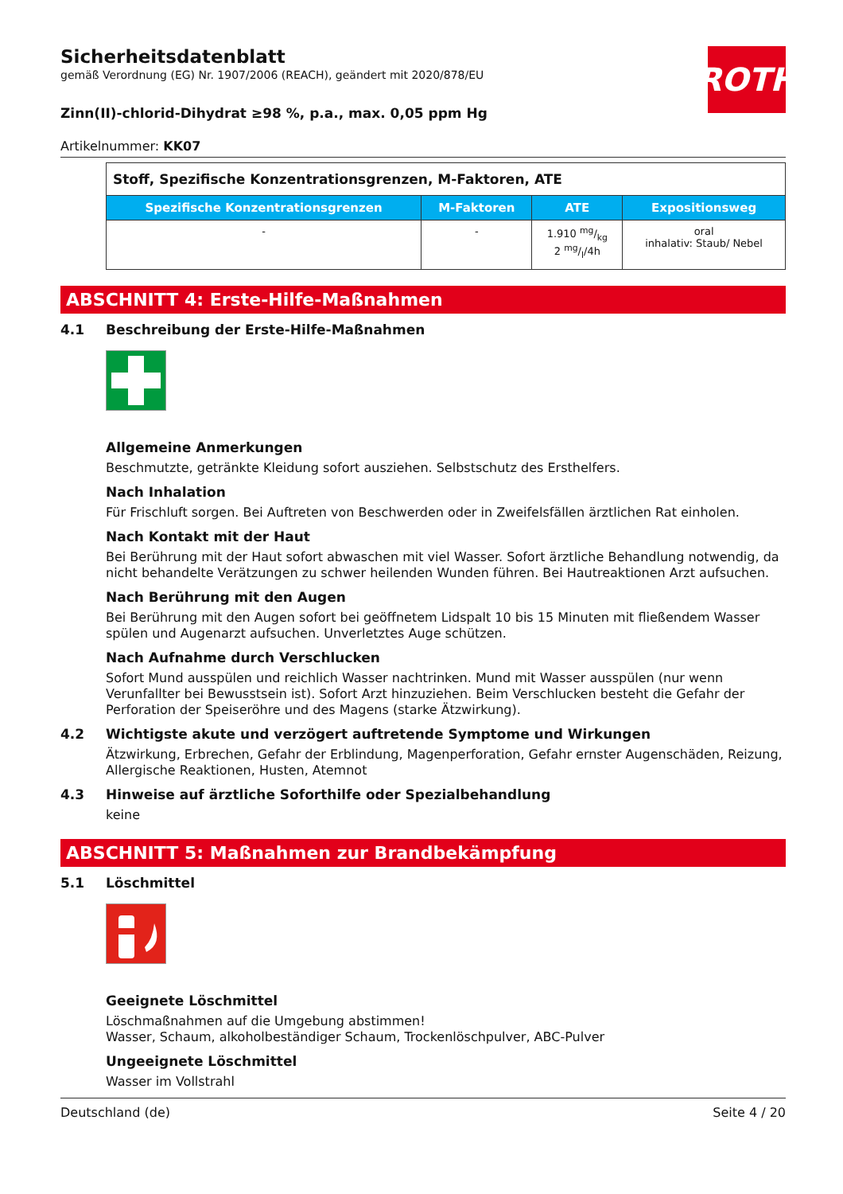ROTH
Sicherheitsdatenblatt
gemäß Verordnung (EG) Nr. 1907/2006 (REACH), geändert mit 2020/878/EU
Zinn(II)-chlorid-Dihydrat ≥98 %, p.a., max. 0,05 ppm Hg
Artikelnummer: KK07
| Stoff, Spezifische Konzentrationsgrenzen, M-Faktoren, ATE | | | |
| Spezifische Konzentrationsgrenzen | M-Faktoren | ATE | Expositionsweg |
| - | - | 1.910 mg/kg 2 mg/l/4h | oral inhalativ: Staub/ Nebel |
ABSCHNITT 4: Erste-Hilfe-Maßnahmen
4.1 Beschreibung der Erste-Hilfe-Maßnahmen
Allgemeine Anmerkungen
Beschmutzte, getränkte Kleidung sofort ausziehen. Selbstschutz des Ersthelfers.
Nach Inhalation
Für Frischluft sorgen. Bei Auftreten von Beschwerden oder in Zweifelsfällen ärztlichen Rat einholen.
Nach Kontakt mit der Haut
Bei Berührung mit der Haut sofort abwaschen mit viel Wasser. Sofort ärztliche Behandlung notwendig, da nicht behandelte Verätzungen zu schwer heilenden Wunden führen. Bei Hautreaktionen Arzt aufsuchen.
Nach Berührung mit den Augen
Bei Berührung mit den Augen sofort bei geöffnetem Lidspalt 10 bis 15 Minuten mit fließendem Wasser spülen und Augenarzt aufsuchen. Unverletztes Auge schützen.
Nach Aufnahme durch Verschlucken
Sofort Mund ausspülen und reichlich Wasser nachtrinken. Mund mit Wasser ausspülen (nur wenn Verunfallter bei Bewusstsein ist). Sofort Arzt hinzuziehen. Beim Verschlucken besteht die Gefahr der Perforation der Speiseröhre und des Magens (starke Ätzwirkung).
4.2 Wichtigste akute und verzögert auftretende Symptome und Wirkungen
Ätzwirkung, Erbrechen, Gefahr der Erblindung, Magenperforation, Gefahr ernster Augenschäden, Reizung, Allergische Reaktionen, Husten, Atemnot
4.3 Hinweise auf ärztliche Soforthilfe oder Spezialbehandlung
keine
ABSCHNITT 5: Maßnahmen zur Brandbekämpfung
5.1 Löschmittel
Geeignete Löschmittel
Löschmaßnahmen auf die Umgebung abstimmen!
Wasser, Schaum, alkoholbeständiger Schaum, Trockenlöschpulver, ABC-Pulver
Ungeeignete Löschmittel
Wasser im Vollstrahl
Deutschland (de) Seite 4 / 20